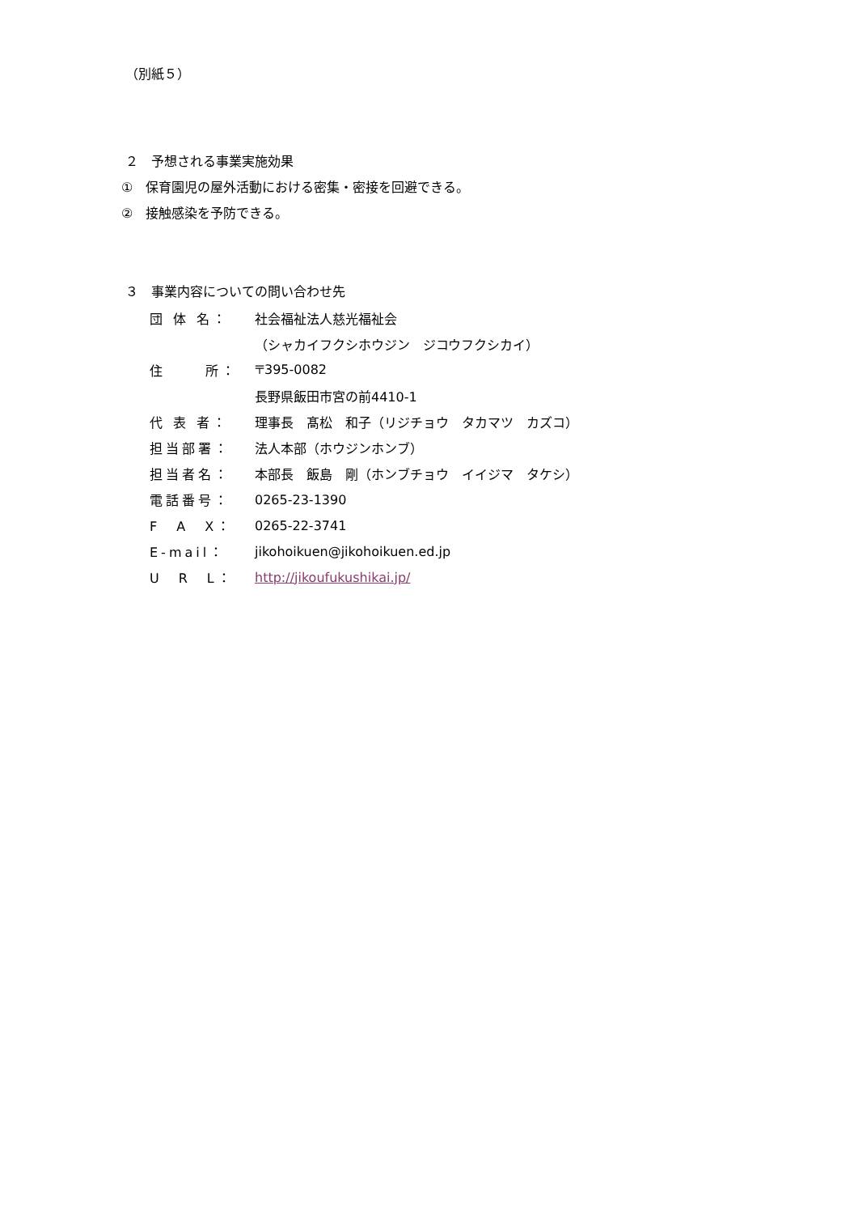（別紙５）
２　予想される事業実施効果
①　保育園児の屋外活動における密集・密接を回避できる。
②　接触感染を予防できる。
３　事業内容についての問い合わせ先
| 団 体 名： | 社会福祉法人慈光福祉会 |
| | （シャカイフクシホウジン ジコウフクシカイ） |
| 住 所： | 〒395-0082 |
| | 長野県飯田市宮の前4410-1 |
| 代 表 者： | 理事長 髙松 和子（リジチョウ タカマツ カズコ） |
| 担当部署： | 法人本部（ホウジンホンブ） |
| 担当者名： | 本部長 飯島 剛（ホンブチョウ イイジマ タケシ） |
| 電話番号： | 0265-23-1390 |
| F A X： | 0265-22-3741 |
| E-mail： | jikohoikuen@jikohoikuen.ed.jp |
| U R L： | http://jikoufukushikai.jp/ |